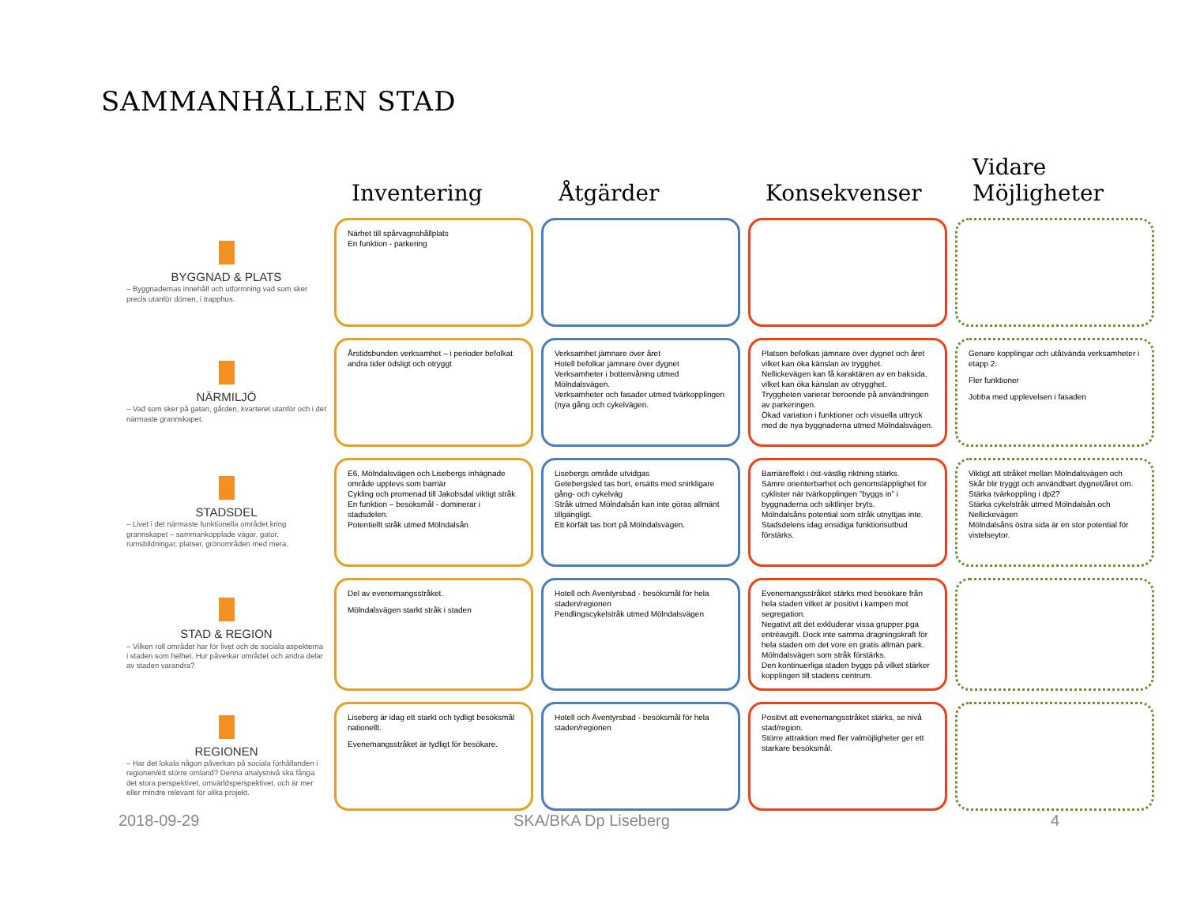SAMMANHÅLLEN STAD
| | Inventering | Åtgärder | Konsekvenser | Vidare Möjligheter |
| --- | --- | --- | --- | --- |
| BYGGNAD & PLATS – Byggnadernas innehåll och utformning vad som sker precis utanför dörren, i trapphus. | Närhet till spårvagnshållplats En funktion - parkering | | | |
| NÄRMILJÖ – Vad som sker på gatan, gården, kvarteret utanför och i det närmaste grannskapet. | Årstidsbunden verksamhet – i perioder befolkat andra tider ödsligt och otryggt | Verksamhet jämnare över året Hotell befolkar jämnare över dygnet Verksamheter i bottenvåning utmed Mölndalsvägen. Verksamheter och fasader utmed tvärkopplingen (nya gång och cykelvägen. | Platsen befolkas jämnare över dygnet och året vilket kan öka känslan av trygghet. Nellickevägen kan få karaktären av en baksida, vilket kan öka känslan av otrygghet. Tryggheten varierar beroende på användningen av parkeringen. Ökad variation i funktioner och visuella uttryck med de nya byggnaderna utmed Mölndalsvägen. | Genare kopplingar och utåtvända verksamheter i etapp 2. Fler funktioner Jobba med upplevelsen i fasaden |
| STADSDEL – Livet i det närmaste funktionella området kring grannskapet – sammankopplade vägar, gator, rumsbildningar, platser, grönområden med mera. | E6, Mölndalsvägen och Lisebergs inhägnade område upplevs som barriär Cykling och promenad till Jakobsdal viktigt stråk En funktion – besöksmål - dominerar i stadsdelen. Potentiellt stråk utmed Mölndalsån | Lisebergs område utvidgas Getebergsled tas bort, ersätts med snirkligare gång- och cykelväg Stråk utmed Mölndalsån kan inte göras allmänt tillgängligt. Ett körfält tas bort på Mölndalsvägen. | Barriäreffekt i öst-västlig riktning stärks. Sämre orienterbarhet och genomsläpplighet för cyklister när tvärkopplingen ”byggs in” i byggnaderna och siktlinjer bryts. Mölndalsåns potential som stråk utnyttjas inte. Stadsdelens idag ensidiga funktionsutbud förstärks. | Viktigt att stråket mellan Mölndalsvägen och Skår blir tryggt och användbart dygnet/året om. Stärka tvärkoppling i dp2? Stärka cykelstråk utmed Mölndalsån och Nellickevägen Mölndalsåns östra sida är en stor potential för vistelseytor. |
| STAD & REGION – Vilken roll området har för livet och de sociala aspekterna i staden som helhet. Hur påverkar området och andra delar av staden varandra? | Del av evenemangsstråket. Mölndalsvägen starkt stråk i staden | Hotell och Äventyrsbad - besöksmål för hela staden/regionen Pendlingscykelstråk utmed Mölndalsvägen | Evenemangsstråket stärks med besökare från hela staden vilket är positivt i kampen mot segregation. Negativt att det exkluderar vissa grupper pga entréavgift. Dock inte samma dragningskraft för hela staden om det vore en gratis allmän park. Mölndalsvägen som stråk förstärks. Den kontinuerliga staden byggs på vilket stärker kopplingen till stadens centrum. | |
| REGIONEN – Har det lokala någon påverkan på sociala förhållanden i regionen/ett större omland? Denna analysnivå ska fånga det stora perspektivet, omvärldsperspektivet, och är mer eller mindre relevant för olika projekt. | Liseberg är idag ett starkt och tydligt besöksmål nationellt. Evenemangsstråket är tydligt för besökare. | Hotell och Äventyrsbad - besöksmål för hela staden/regionen | Positivt att evenemangsstråket stärks, se nivå stad/region. Större attraktion med fler valmöjligheter ger ett starkare besöksmål. | |
2018-09-29 SKA/BKA Dp Liseberg 4